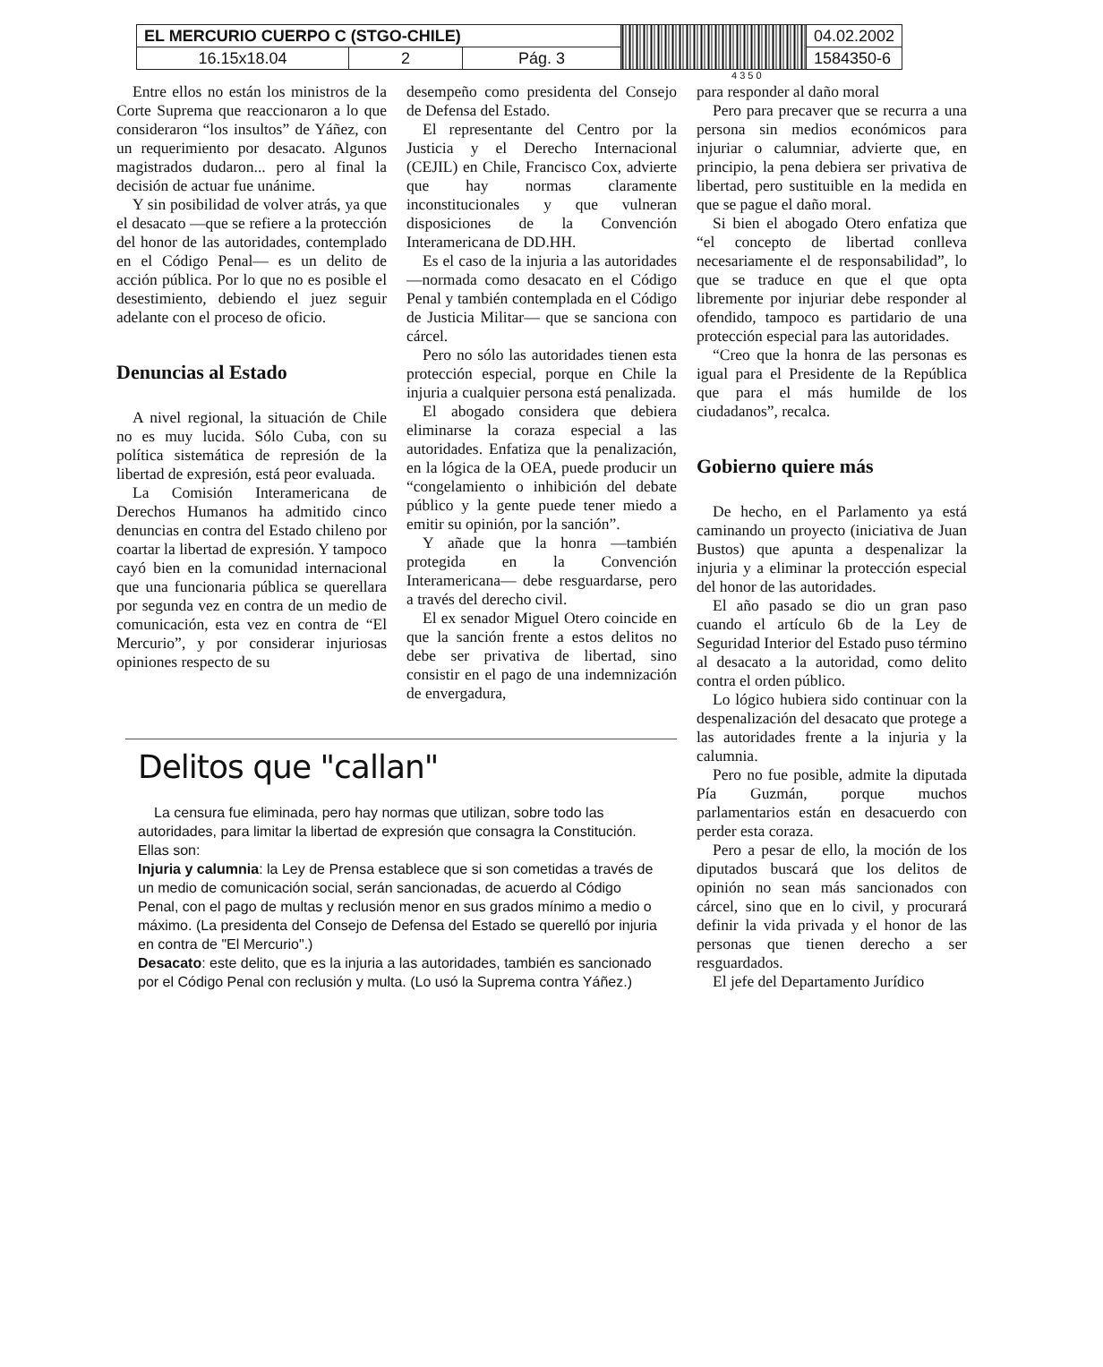| EL MERCURIO CUERPO C (STGO-CHILE) | | | | 04.02.2002 |
| 16.15x18.04 | 2 | Pág. 3 | | 1584350-6 |
4 3 5 0
Entre ellos no están los ministros de la Corte Suprema que reaccionaron a lo que consideraron “los insultos” de Yáñez, con un requerimiento por desacato. Algunos magistrados dudaron... pero al final la decisión de actuar fue unánime.
Y sin posibilidad de volver atrás, ya que el desacato —que se refiere a la protección del honor de las autoridades, contemplado en el Código Penal— es un delito de acción pública. Por lo que no es posible el desestimiento, debiendo el juez seguir adelante con el proceso de oficio.
Denuncias al Estado
A nivel regional, la situación de Chile no es muy lucida. Sólo Cuba, con su política sistemática de represión de la libertad de expresión, está peor evaluada.
La Comisión Interamericana de Derechos Humanos ha admitido cinco denuncias en contra del Estado chileno por coartar la libertad de expresión. Y tampoco cayó bien en la comunidad internacional que una funcionaria pública se querellara por segunda vez en contra de un medio de comunicación, esta vez en contra de “El Mercurio”, y por considerar injuriosas opiniones respecto de su
desempeño como presidenta del Consejo de Defensa del Estado.
El representante del Centro por la Justicia y el Derecho Internacional (CEJIL) en Chile, Francisco Cox, advierte que hay normas claramente inconstitucionales y que vulneran disposiciones de la Convención Interamericana de DD.HH.
Es el caso de la injuria a las autoridades —normada como desacato en el Código Penal y también contemplada en el Código de Justicia Militar— que se sanciona con cárcel.
Pero no sólo las autoridades tienen esta protección especial, porque en Chile la injuria a cualquier persona está penalizada.
El abogado considera que debiera eliminarse la coraza especial a las autoridades. Enfatiza que la penalización, en la lógica de la OEA, puede producir un “congelamiento o inhibición del debate público y la gente puede tener miedo a emitir su opinión, por la sanción”.
Y añade que la honra —también protegida en la Convención Interamericana— debe resguardarse, pero a través del derecho civil.
El ex senador Miguel Otero coincide en que la sanción frente a estos delitos no debe ser privativa de libertad, sino consistir en el pago de una indemnización de envergadura,
Delitos que "callan"
La censura fue eliminada, pero hay normas que utilizan, sobre todo las autoridades, para limitar la libertad de expresión que consagra la Constitución. Ellas son:
Injuria y calumnia: la Ley de Prensa establece que si son cometidas a través de un medio de comunicación social, serán sancionadas, de acuerdo al Código Penal, con el pago de multas y reclusión menor en sus grados mínimo a medio o máximo. (La presidenta del Consejo de Defensa del Estado se querelló por injuria en contra de "El Mercurio".)
Desacato: este delito, que es la injuria a las autoridades, también es sancionado por el Código Penal con reclusión y multa. (Lo usó la Suprema contra Yáñez.)
para responder al daño moral
Pero para precaver que se recurra a una persona sin medios económicos para injuriar o calumniar, advierte que, en principio, la pena debiera ser privativa de libertad, pero sustituible en la medida en que se pague el daño moral.
Si bien el abogado Otero enfatiza que “el concepto de libertad conlleva necesariamente el de responsabilidad”, lo que se traduce en que el que opta libremente por injuriar debe responder al ofendido, tampoco es partidario de una protección especial para las autoridades.
“Creo que la honra de las personas es igual para el Presidente de la República que para el más humilde de los ciudadanos”, recalca.
Gobierno quiere más
De hecho, en el Parlamento ya está caminando un proyecto (iniciativa de Juan Bustos) que apunta a despenalizar la injuria y a eliminar la protección especial del honor de las autoridades.
El año pasado se dio un gran paso cuando el artículo 6b de la Ley de Seguridad Interior del Estado puso término al desacato a la autoridad, como delito contra el orden público.
Lo lógico hubiera sido continuar con la despenalización del desacato que protege a las autoridades frente a la injuria y la calumnia.
Pero no fue posible, admite la diputada Pía Guzmán, porque muchos parlamentarios están en desacuerdo con perder esta coraza.
Pero a pesar de ello, la moción de los diputados buscará que los delitos de opinión no sean más sancionados con cárcel, sino que en lo civil, y procurará definir la vida privada y el honor de las personas que tienen derecho a ser resguardados.
El jefe del Departamento Jurídico